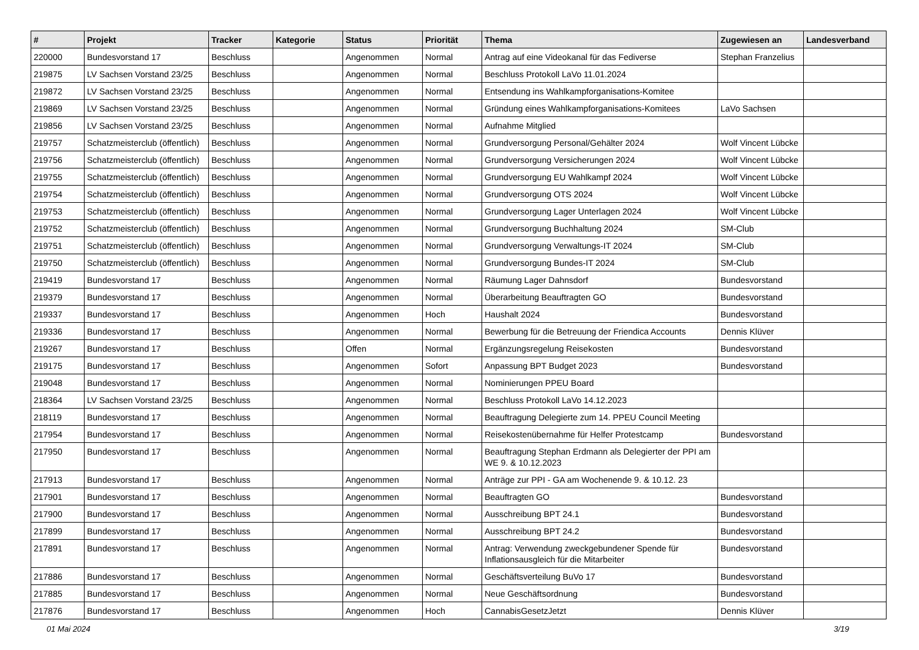| # | Projekt | Tracker | Kategorie | Status | Priorität | Thema | Zugewiesen an | Landesverband |
| --- | --- | --- | --- | --- | --- | --- | --- | --- |
| 220000 | Bundesvorstand 17 | Beschluss | | Angenommen | Normal | Antrag auf eine Videokanal für das Fediverse | Stephan Franzelius | |
| 219875 | LV Sachsen Vorstand 23/25 | Beschluss | | Angenommen | Normal | Beschluss Protokoll LaVo 11.01.2024 | | |
| 219872 | LV Sachsen Vorstand 23/25 | Beschluss | | Angenommen | Normal | Entsendung ins Wahlkampforganisations-Komitee | | |
| 219869 | LV Sachsen Vorstand 23/25 | Beschluss | | Angenommen | Normal | Gründung eines Wahlkampforganisations-Komitees | LaVo Sachsen | |
| 219856 | LV Sachsen Vorstand 23/25 | Beschluss | | Angenommen | Normal | Aufnahme Mitglied | | |
| 219757 | Schatzmeisterclub (öffentlich) | Beschluss | | Angenommen | Normal | Grundversorgung Personal/Gehälter 2024 | Wolf Vincent Lübcke | |
| 219756 | Schatzmeisterclub (öffentlich) | Beschluss | | Angenommen | Normal | Grundversorgung Versicherungen 2024 | Wolf Vincent Lübcke | |
| 219755 | Schatzmeisterclub (öffentlich) | Beschluss | | Angenommen | Normal | Grundversorgung EU Wahlkampf 2024 | Wolf Vincent Lübcke | |
| 219754 | Schatzmeisterclub (öffentlich) | Beschluss | | Angenommen | Normal | Grundversorgung OTS 2024 | Wolf Vincent Lübcke | |
| 219753 | Schatzmeisterclub (öffentlich) | Beschluss | | Angenommen | Normal | Grundversorgung Lager Unterlagen 2024 | Wolf Vincent Lübcke | |
| 219752 | Schatzmeisterclub (öffentlich) | Beschluss | | Angenommen | Normal | Grundversorgung Buchhaltung 2024 | SM-Club | |
| 219751 | Schatzmeisterclub (öffentlich) | Beschluss | | Angenommen | Normal | Grundversorgung Verwaltungs-IT 2024 | SM-Club | |
| 219750 | Schatzmeisterclub (öffentlich) | Beschluss | | Angenommen | Normal | Grundversorgung Bundes-IT 2024 | SM-Club | |
| 219419 | Bundesvorstand 17 | Beschluss | | Angenommen | Normal | Räumung Lager Dahnsdorf | Bundesvorstand | |
| 219379 | Bundesvorstand 17 | Beschluss | | Angenommen | Normal | Überarbeitung Beauftragten GO | Bundesvorstand | |
| 219337 | Bundesvorstand 17 | Beschluss | | Angenommen | Hoch | Haushalt 2024 | Bundesvorstand | |
| 219336 | Bundesvorstand 17 | Beschluss | | Angenommen | Normal | Bewerbung für die Betreuung der Friendica Accounts | Dennis Klüver | |
| 219267 | Bundesvorstand 17 | Beschluss | | Offen | Normal | Ergänzungsregelung Reisekosten | Bundesvorstand | |
| 219175 | Bundesvorstand 17 | Beschluss | | Angenommen | Sofort | Anpassung BPT Budget 2023 | Bundesvorstand | |
| 219048 | Bundesvorstand 17 | Beschluss | | Angenommen | Normal | Nominierungen PPEU Board | | |
| 218364 | LV Sachsen Vorstand 23/25 | Beschluss | | Angenommen | Normal | Beschluss Protokoll LaVo 14.12.2023 | | |
| 218119 | Bundesvorstand 17 | Beschluss | | Angenommen | Normal | Beauftragung Delegierte zum 14. PPEU Council Meeting | | |
| 217954 | Bundesvorstand 17 | Beschluss | | Angenommen | Normal | Reisekostenübernahme für Helfer Protestcamp | Bundesvorstand | |
| 217950 | Bundesvorstand 17 | Beschluss | | Angenommen | Normal | Beauftragung Stephan Erdmann als Delegierter der PPI am WE 9. & 10.12.2023 | | |
| 217913 | Bundesvorstand 17 | Beschluss | | Angenommen | Normal | Anträge zur PPI - GA am Wochenende 9. & 10.12. 23 | | |
| 217901 | Bundesvorstand 17 | Beschluss | | Angenommen | Normal | Beauftragten GO | Bundesvorstand | |
| 217900 | Bundesvorstand 17 | Beschluss | | Angenommen | Normal | Ausschreibung BPT 24.1 | Bundesvorstand | |
| 217899 | Bundesvorstand 17 | Beschluss | | Angenommen | Normal | Ausschreibung BPT 24.2 | Bundesvorstand | |
| 217891 | Bundesvorstand 17 | Beschluss | | Angenommen | Normal | Antrag: Verwendung zweckgebundener Spende für Inflationsausgleich für die Mitarbeiter | Bundesvorstand | |
| 217886 | Bundesvorstand 17 | Beschluss | | Angenommen | Normal | Geschäftsverteilung BuVo 17 | Bundesvorstand | |
| 217885 | Bundesvorstand 17 | Beschluss | | Angenommen | Normal | Neue Geschäftsordnung | Bundesvorstand | |
| 217876 | Bundesvorstand 17 | Beschluss | | Angenommen | Hoch | CannabisGesetzJetzt | Dennis Klüver | |
01 Mai 2024 3/19